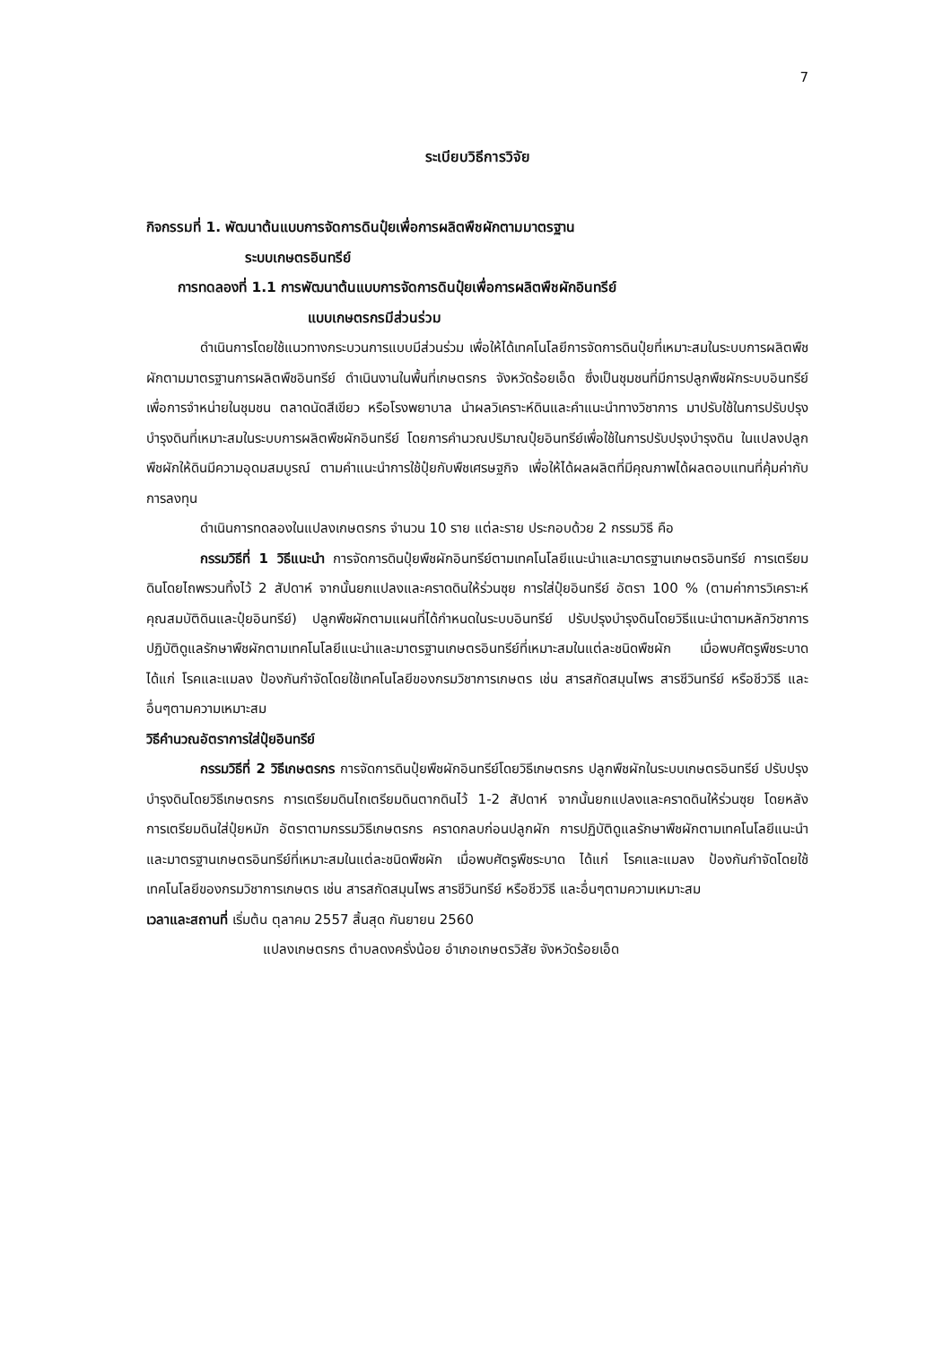7
ระเบียบวิธีการวิจัย
กิจกรรมที่ 1. พัฒนาต้นแบบการจัดการดินปุ๋ยเพื่อการผลิตพืชผักตามมาตรฐาน
ระบบเกษตรอินทรีย์
การทดลองที่ 1.1 การพัฒนาต้นแบบการจัดการดินปุ๋ยเพื่อการผลิตพืชผักอินทรีย์
แบบเกษตรกรมีส่วนร่วม
ดำเนินการโดยใช้แนวทางกระบวนการแบบมีส่วนร่วม เพื่อให้ได้เทคโนโลยีการจัดการดินปุ๋ยที่เหมาะสมในระบบการผลิตพืชผักตามมาตรฐานการผลิตพืชอินทรีย์ ดำเนินงานในพื้นที่เกษตรกร จังหวัดร้อยเอ็ด ซึ่งเป็นชุมชนที่มีการปลูกพืชผักระบบอินทรีย์เพื่อการจำหน่ายในชุมชน ตลาดนัดสีเขียว หรือโรงพยาบาล นำผลวิเคราะห์ดินและคำแนะนำทางวิชาการ มาปรับใช้ในการปรับปรุงบำรุงดินที่เหมาะสมในระบบการผลิตพืชผักอินทรีย์ โดยการคำนวณปริมาณปุ๋ยอินทรีย์เพื่อใช้ในการปรับปรุงบำรุงดิน ในแปลงปลูกพืชผักให้ดินมีความอุดมสมบูรณ์ ตามคำแนะนำการใช้ปุ๋ยกับพืชเศรษฐกิจ เพื่อให้ได้ผลผลิตที่มีคุณภาพได้ผลตอบแทนที่คุ้มค่ากับการลงทุน
ดำเนินการทดลองในแปลงเกษตรกร จำนวน 10 ราย แต่ละราย ประกอบด้วย 2 กรรมวิธี คือ
กรรมวิธีที่ 1 วิธีแนะนำ การจัดการดินปุ๋ยพืชผักอินทรีย์ตามเทคโนโลยีแนะนำและมาตรฐานเกษตรอินทรีย์ การเตรียมดินโดยไถพรวนทิ้งไว้ 2 สัปดาห์ จากนั้นยกแปลงและคราดดินให้ร่วนซุย การใส่ปุ๋ยอินทรีย์ อัตรา 100 % (ตามค่าการวิเคราะห์คุณสมบัติดินและปุ๋ยอินทรีย์) ปลูกพืชผักตามแผนที่ได้กำหนดในระบบอินทรีย์ ปรับปรุงบำรุงดินโดยวิธีแนะนำตามหลักวิชาการ ปฏิบัติดูแลรักษาพืชผักตามเทคโนโลยีแนะนำและมาตรฐานเกษตรอินทรีย์ที่เหมาะสมในแต่ละชนิดพืชผัก เมื่อพบศัตรูพืชระบาด ได้แก่ โรคและแมลง ป้องกันกำจัดโดยใช้เทคโนโลยีของกรมวิชาการเกษตร เช่น สารสกัดสมุนไพร สารชีวินทรีย์ หรือชีววิธี และอื่นๆตามความเหมาะสม
วิธีคำนวณอัตราการใส่ปุ๋ยอินทรีย์
กรรมวิธีที่ 2 วิธีเกษตรกร การจัดการดินปุ๋ยพืชผักอินทรีย์โดยวิธีเกษตรกร ปลูกพืชผักในระบบเกษตรอินทรีย์ ปรับปรุงบำรุงดินโดยวิธีเกษตรกร การเตรียมดินไถเตรียมดินตากดินไว้ 1-2 สัปดาห์ จากนั้นยกแปลงและคราดดินให้ร่วนซุย โดยหลังการเตรียมดินใส่ปุ๋ยหมัก อัตราตามกรรมวิธีเกษตรกร คราดกลบก่อนปลูกผัก การปฏิบัติดูแลรักษาพืชผักตามเทคโนโลยีแนะนำและมาตรฐานเกษตรอินทรีย์ที่เหมาะสมในแต่ละชนิดพืชผัก เมื่อพบศัตรูพืชระบาด ได้แก่ โรคและแมลง ป้องกันกำจัดโดยใช้เทคโนโลยีของกรมวิชาการเกษตร เช่น สารสกัดสมุนไพร สารชีวินทรีย์ หรือชีววิธี และอื่นๆตามความเหมาะสม
เวลาและสถานที่ เริ่มต้น ตุลาคม 2557 สิ้นสุด กันยายน 2560
แปลงเกษตรกร ตำบลดงครั่งน้อย อำเภอเกษตรวิสัย จังหวัดร้อยเอ็ด